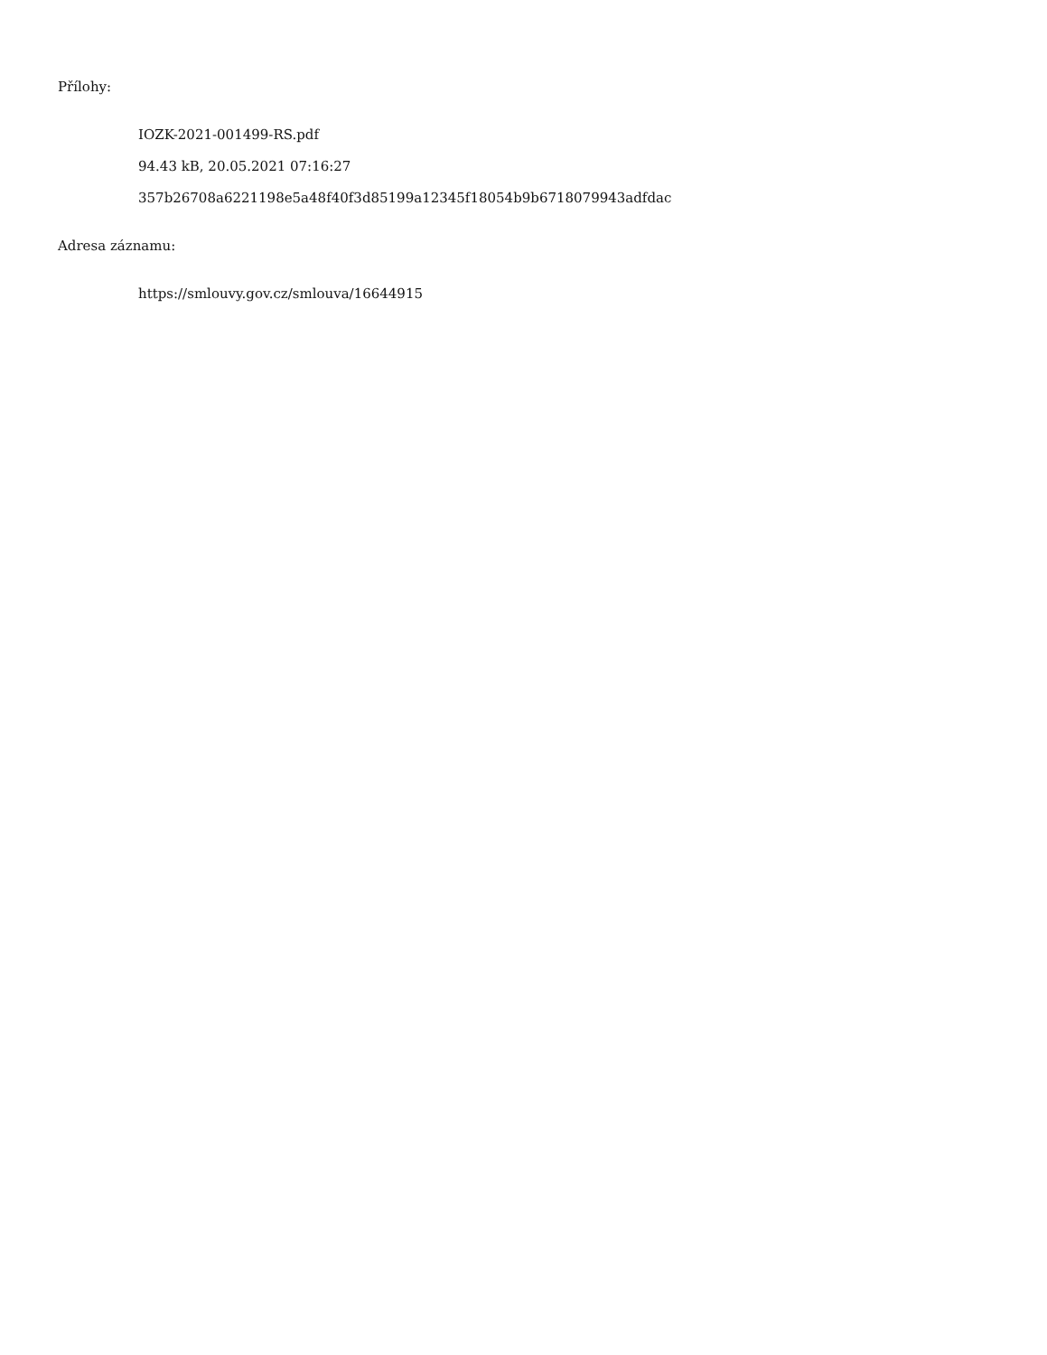Přílohy:
IOZK-2021-001499-RS.pdf
94.43 kB, 20.05.2021 07:16:27
357b26708a6221198e5a48f40f3d85199a12345f18054b9b6718079943adfdac
Adresa záznamu:
https://smlouvy.gov.cz/smlouva/16644915